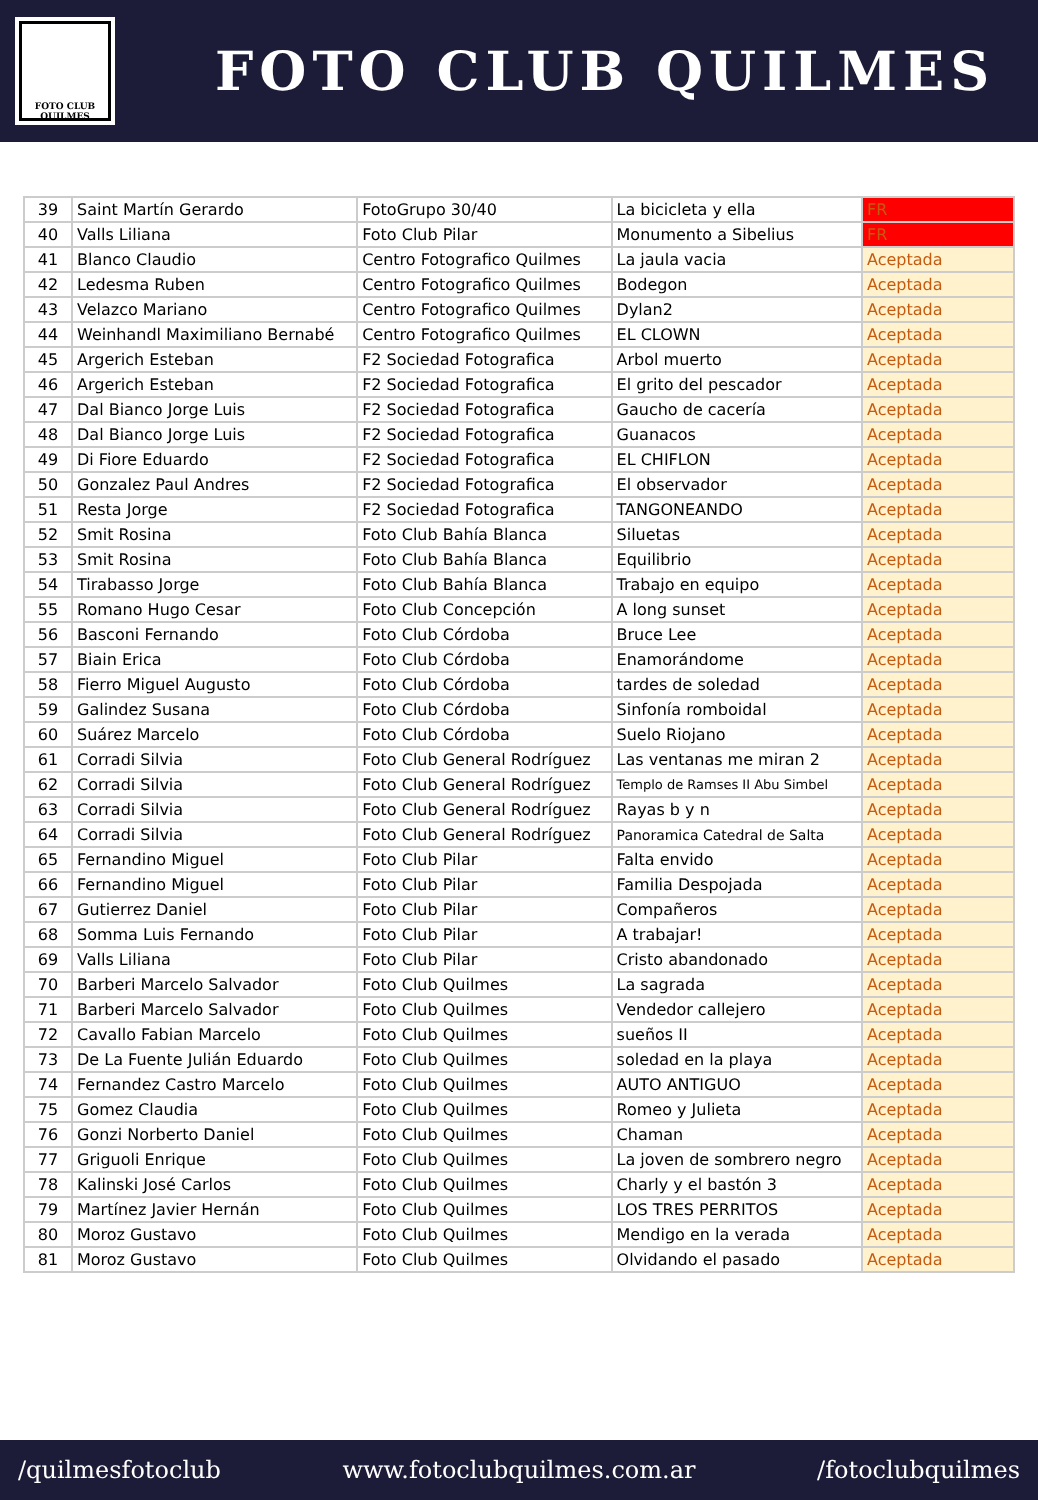FOTO CLUB
QUILMES
FOTO CLUB QUILMES
| 39 | Saint Martín Gerardo | FotoGrupo 30/40 | La bicicleta y ella | FR |
| 40 | Valls Liliana | Foto Club Pilar | Monumento a Sibelius | FR |
| 41 | Blanco Claudio | Centro Fotografico Quilmes | La jaula vacia | Aceptada |
| 42 | Ledesma Ruben | Centro Fotografico Quilmes | Bodegon | Aceptada |
| 43 | Velazco Mariano | Centro Fotografico Quilmes | Dylan2 | Aceptada |
| 44 | Weinhandl Maximiliano Bernabé | Centro Fotografico Quilmes | EL CLOWN | Aceptada |
| 45 | Argerich Esteban | F2 Sociedad Fotografica | Arbol muerto | Aceptada |
| 46 | Argerich Esteban | F2 Sociedad Fotografica | El grito del pescador | Aceptada |
| 47 | Dal Bianco Jorge Luis | F2 Sociedad Fotografica | Gaucho de cacería | Aceptada |
| 48 | Dal Bianco Jorge Luis | F2 Sociedad Fotografica | Guanacos | Aceptada |
| 49 | Di Fiore Eduardo | F2 Sociedad Fotografica | EL CHIFLON | Aceptada |
| 50 | Gonzalez Paul Andres | F2 Sociedad Fotografica | El observador | Aceptada |
| 51 | Resta Jorge | F2 Sociedad Fotografica | TANGONEANDO | Aceptada |
| 52 | Smit Rosina | Foto Club Bahía Blanca | Siluetas | Aceptada |
| 53 | Smit Rosina | Foto Club Bahía Blanca | Equilibrio | Aceptada |
| 54 | Tirabasso Jorge | Foto Club Bahía Blanca | Trabajo en equipo | Aceptada |
| 55 | Romano Hugo Cesar | Foto Club Concepción | A long sunset | Aceptada |
| 56 | Basconi Fernando | Foto Club Córdoba | Bruce Lee | Aceptada |
| 57 | Biain Erica | Foto Club Córdoba | Enamorándome | Aceptada |
| 58 | Fierro Miguel Augusto | Foto Club Córdoba | tardes de soledad | Aceptada |
| 59 | Galindez Susana | Foto Club Córdoba | Sinfonía romboidal | Aceptada |
| 60 | Suárez Marcelo | Foto Club Córdoba | Suelo Riojano | Aceptada |
| 61 | Corradi Silvia | Foto Club General Rodríguez | Las ventanas me miran 2 | Aceptada |
| 62 | Corradi Silvia | Foto Club General Rodríguez | Templo de Ramses II Abu Simbel | Aceptada |
| 63 | Corradi Silvia | Foto Club General Rodríguez | Rayas b y n | Aceptada |
| 64 | Corradi Silvia | Foto Club General Rodríguez | Panoramica Catedral de Salta | Aceptada |
| 65 | Fernandino Miguel | Foto Club Pilar | Falta envido | Aceptada |
| 66 | Fernandino Miguel | Foto Club Pilar | Familia Despojada | Aceptada |
| 67 | Gutierrez Daniel | Foto Club Pilar | Compañeros | Aceptada |
| 68 | Somma Luis Fernando | Foto Club Pilar | A trabajar! | Aceptada |
| 69 | Valls Liliana | Foto Club Pilar | Cristo abandonado | Aceptada |
| 70 | Barberi Marcelo Salvador | Foto Club Quilmes | La sagrada | Aceptada |
| 71 | Barberi Marcelo Salvador | Foto Club Quilmes | Vendedor callejero | Aceptada |
| 72 | Cavallo Fabian Marcelo | Foto Club Quilmes | sueños II | Aceptada |
| 73 | De La Fuente Julián Eduardo | Foto Club Quilmes | soledad en la playa | Aceptada |
| 74 | Fernandez Castro Marcelo | Foto Club Quilmes | AUTO ANTIGUO | Aceptada |
| 75 | Gomez Claudia | Foto Club Quilmes | Romeo y Julieta | Aceptada |
| 76 | Gonzi Norberto Daniel | Foto Club Quilmes | Chaman | Aceptada |
| 77 | Griguoli Enrique | Foto Club Quilmes | La joven de sombrero negro | Aceptada |
| 78 | Kalinski José Carlos | Foto Club Quilmes | Charly y el bastón 3 | Aceptada |
| 79 | Martínez Javier Hernán | Foto Club Quilmes | LOS TRES PERRITOS | Aceptada |
| 80 | Moroz Gustavo | Foto Club Quilmes | Mendigo en la verada | Aceptada |
| 81 | Moroz Gustavo | Foto Club Quilmes | Olvidando el pasado | Aceptada |
/quilmesfotoclub www.fotoclubquilmes.com.ar /fotoclubquilmes